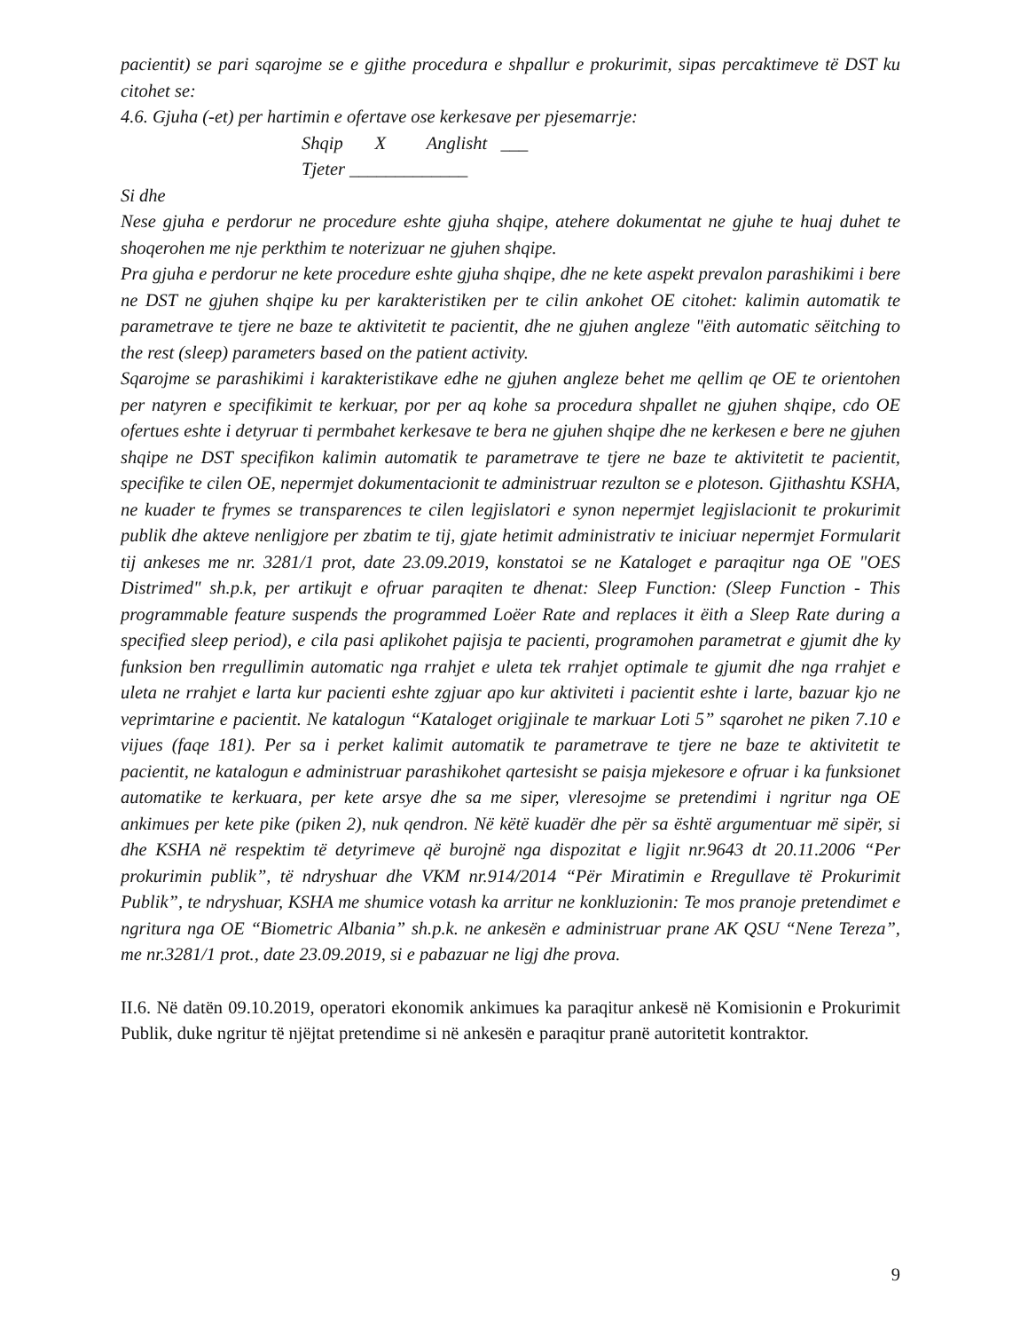pacientit) se pari sqarojme se e gjithe procedura e shpallur e prokurimit, sipas percaktimeve të DST ku citohet se:
4.6. Gjuha (-et) per hartimin e ofertave ose kerkesave per pjesemarrje:
Shqip X Anglisht ___
Tjeter _____________
Si dhe
Nese gjuha e perdorur ne procedure eshte gjuha shqipe, atehere dokumentat ne gjuhe te huaj duhet te shoqerohen me nje perkthim te noterizuar ne gjuhen shqipe.
Pra gjuha e perdorur ne kete procedure eshte gjuha shqipe, dhe ne kete aspekt prevalon parashikimi i bere ne DST ne gjuhen shqipe ku per karakteristiken per te cilin ankohet OE citohet: kalimin automatik te parametrave te tjere ne baze te aktivitetit te pacientit, dhe ne gjuhen angleze "ëith automatic sëitching to the rest (sleep) parameters based on the patient activity.
Sqarojme se parashikimi i karakteristikave edhe ne gjuhen angleze behet me qellim qe OE te orientohen per natyren e specifikimit te kerkuar, por per aq kohe sa procedura shpallet ne gjuhen shqipe, cdo OE ofertues eshte i detyruar ti permbahet kerkesave te bera ne gjuhen shqipe dhe ne kerkesen e bere ne gjuhen shqipe ne DST specifikon kalimin automatik te parametrave te tjere ne baze te aktivitetit te pacientit, specifike te cilen OE, nepermjet dokumentacionit te administruar rezulton se e ploteson. Gjithashtu KSHA, ne kuader te frymes se transparences te cilen legjislatori e synon nepermjet legjislacionit te prokurimit publik dhe akteve nenligjore per zbatim te tij, gjate hetimit administrativ te iniciuar nepermjet Formularit tij ankeses me nr. 3281/1 prot, date 23.09.2019, konstatoi se ne Kataloget e paraqitur nga OE "OES Distrimed" sh.p.k, per artikujt e ofruar paraqiten te dhenat: Sleep Function: (Sleep Function - This programmable feature suspends the programmed Loëer Rate and replaces it ëith a Sleep Rate during a specified sleep period), e cila pasi aplikohet pajisja te pacienti, programohen parametrat e gjumit dhe ky funksion ben rregullimin automatic nga rrahjet e uleta tek rrahjet optimale te gjumit dhe nga rrahjet e uleta ne rrahjet e larta kur pacienti eshte zgjuar apo kur aktiviteti i pacientit eshte i larte, bazuar kjo ne veprimtarine e pacientit. Ne katalogun “Kataloget origjinale te markuar Loti 5” sqarohet ne piken 7.10 e vijues (faqe 181). Per sa i perket kalimit automatik te parametrave te tjere ne baze te aktivitetit te pacientit, ne katalogun e administruar parashikohet qartesisht se paisja mjekesore e ofruar i ka funksionet automatike te kerkuara, per kete arsye dhe sa me siper, vleresojme se pretendimi i ngritur nga OE ankimues per kete pike (piken 2), nuk qendron. Në këtë kuadër dhe për sa është argumentuar më sipër, si dhe KSHA në respektim të detyrimeve që burojnë nga dispozitat e ligjit nr.9643 dt 20.11.2006 “Per prokurimin publik”, të ndryshuar dhe VKM nr.914/2014 “Për Miratimin e Rregullave të Prokurimit Publik”, te ndryshuar, KSHA me shumice votash ka arritur ne konkluzionin: Te mos pranoje pretendimet e ngritura nga OE “Biometric Albania” sh.p.k. ne ankesën e administruar prane AK QSU “Nene Tereza”, me nr.3281/1 prot., date 23.09.2019, si e pabazuar ne ligj dhe prova.
II.6. Në datën 09.10.2019, operatori ekonomik ankimues ka paraqitur ankesë në Komisionin e Prokurimit Publik, duke ngritur të njëjtat pretendime si në ankesën e paraqitur pranë autoritetit kontraktor.
9